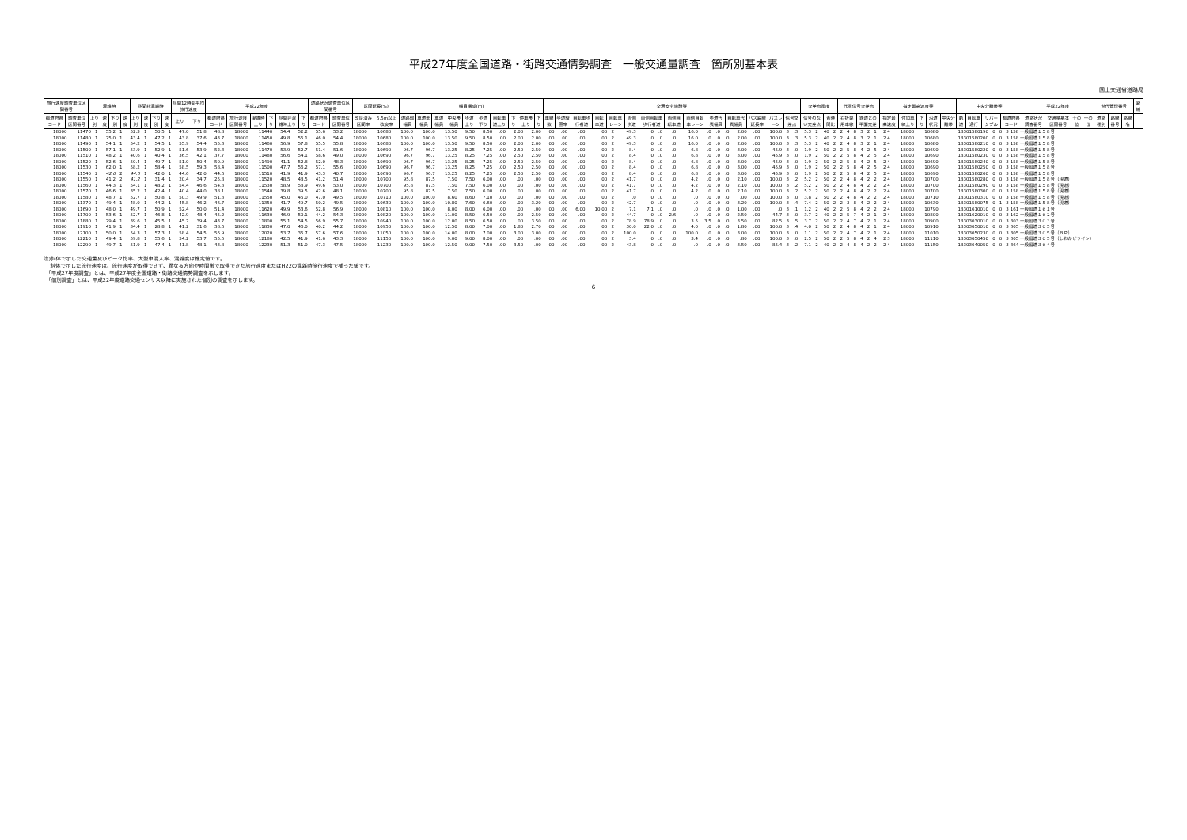平成27年度全国道路・街路交通情勢調査　一般交通量調査　箇所別基本表
国土交通省道路局
| 旅行速度調査単位区間番号 | | 混雑時 | | | | 昼間非混雑時 | | | | 昼間12時間平均旅行速度 | | 平成22年度 | | | | | | 道路状況調査単位区間番号 | | 区間延長(%) | | 幅員構成(m) | | | | | | | | | | 交通安全施設等 | | | | | | | | | | | | | | 交差点密度 | | 代表信号交差点 | | 指定最高速度等 | | | | | 中央分離帯等 | | | | 平成22年度 | | | | 世代管理番号 | | | 路線 |
| --- | --- | --- | --- | --- | --- | --- | --- | --- | --- | --- | --- | --- | --- | --- | --- | --- | --- | --- | --- | --- | --- | --- | --- | --- | --- | --- | --- | --- | --- | --- | --- | --- | --- | --- | --- | --- | --- | --- | --- | --- | --- | --- | --- | --- | --- | --- | --- | --- | --- | --- | --- | --- | --- | --- | --- | --- | --- | --- | --- | --- | --- | --- | --- | --- | --- | --- |
| 都道府県コード | 調査単位区間番号 | 上り別 | 速度 | 下り別 | 速度 | 上り別 | 速度 | 下り別 | 速度 | 上り | 下り | 都道府県コード | 旅行速度区間番号 | 混雑時上り | 下り | 昼間非混雑時上り | 下り | 都道府県コード | 調査単位区間番号 | 改良済み区間率 | 5.5m以上改良率 | 道路部幅員 | 車道部幅員 | 車道幅員 | 中央帯幅員 | 歩道上り | 歩道下り | 自転車道上り | 下り | 停車帯上り | 下り | 車線数 | 歩道設置率 | 自転車歩行者道 | 自転車道 | 自転車レーン | 両側歩道 | 両側自転車歩行者道 | 両側自転車道 | 両側自転車レーン | 歩道代表幅員 | 自転車代表幅員 | バス路線延長率 | バスレーン | 信号交差点 | 信号のない交差点 | 青時間比 | 右折専用車線 | 鉄道との平面交差 | 指定最高速度 | 付加車線上り | 下り | 沿道状況 | 中央分離帯 | 軌道 | 自転車通行 | リバーシブル | 都道府県コード | 道路状況調査番号 | 交通量基本区間番号 | 十の位 | 一の位 | 道路種別 | 路線番号 | 路線名 | |
| 18000 | 11470 | 1 | 55.2 | 1 | 52.3 | 1 | 50.5 | 1 | 47.0 | 51.8 | 48.8 | 18000 | 11440 | 54.4 | 52.2 | 55.6 | 53.2 | 18000 | 10680 | 100.0 | 100.0 | 13.50 | 9.50 | 8.50 | .00 | 2.00 | 2.00 | .00 | .00 | .00 | .00 | 2 | 49.3 | .0 | .0 | .0 | 16.0 | .0 | .0 | .0 | 2.00 | .00 | 100.0 | 3 | .3 | 5.3 | 2 | 40 | 2 | 2 | 4 | 8 | 3 | 2 | 1 | 2 4 | 18000 | 10680 | 18301580190 | 0 | 0 | 3 | 158 一般国道１５８号 |
| 18000 | 11480 | 1 | 25.0 | 1 | 43.4 | 1 | 47.2 | 1 | 43.8 | 37.6 | 43.7 | 18000 | 11450 | 49.8 | 55.1 | 46.0 | 54.4 | 18000 | 10680 | 100.0 | 100.0 | 13.50 | 9.50 | 8.50 | .00 | 2.00 | 2.00 | .00 | .00 | .00 | .00 | 2 | 49.3 | .0 | .0 | .0 | 16.0 | .0 | .0 | .0 | 2.00 | .00 | 100.0 | 3 | .3 | 5.3 | 2 | 40 | 2 | 2 | 4 | 8 | 3 | 2 | 1 | 2 4 | 18000 | 10680 | 18301580200 | 0 | 0 | 3 | 158 一般国道１５８号 |
| 18000 | 11490 | 1 | 54.1 | 1 | 54.2 | 1 | 54.5 | 1 | 55.9 | 54.4 | 55.3 | 18000 | 11460 | 56.9 | 57.8 | 55.5 | 55.8 | 18000 | 10680 | 100.0 | 100.0 | 13.50 | 9.50 | 8.50 | .00 | 2.00 | 2.00 | .00 | .00 | .00 | .00 | 2 | 49.3 | .0 | .0 | .0 | 16.0 | .0 | .0 | .0 | 2.00 | .00 | 100.0 | 3 | .3 | 5.3 | 2 | 40 | 2 | 2 | 4 | 8 | 3 | 2 | 1 | 2 4 | 18000 | 10680 | 18301580210 | 0 | 0 | 3 | 158 一般国道１５８号 |
| 18000 | 11500 | 1 | 57.1 | 1 | 53.9 | 1 | 52.9 | 1 | 51.6 | 53.9 | 52.3 | 18000 | 11470 | 53.9 | 52.7 | 51.4 | 51.6 | 18000 | 10690 | 96.7 | 96.7 | 13.25 | 8.25 | 7.25 | .00 | 2.50 | 2.50 | .00 | .00 | .00 | .00 | 2 | 8.4 | .0 | .0 | .0 | 6.8 | .0 | .0 | .0 | 3.00 | .00 | 45.9 | 3 | .0 | 1.9 | 2 | 50 | 2 | 2 | 5 | 8 | 4 | 2 | 5 | 2 4 | 18000 | 10690 | 18301580220 | 0 | 0 | 3 | 158 一般国道１５８号 |
| 18000 | 11510 | 1 | 48.2 | 1 | 40.6 | 1 | 40.4 | 1 | 36.5 | 42.1 | 37.7 | 18000 | 11480 | 56.6 | 54.1 | 58.6 | 49.0 | 18000 | 10690 | 96.7 | 96.7 | 13.25 | 8.25 | 7.25 | .00 | 2.50 | 2.50 | .00 | .00 | .00 | .00 | 2 | 8.4 | .0 | .0 | .0 | 6.8 | .0 | .0 | .0 | 3.00 | .00 | 45.9 | 3 | .0 | 1.9 | 2 | 50 | 2 | 2 | 5 | 8 | 4 | 2 | 5 | 2 4 | 18000 | 10690 | 18301580230 | 0 | 0 | 3 | 158 一般国道１５８号 |
| 18000 | 11520 | 1 | 52.6 | 1 | 50.4 | 1 | 49.7 | 1 | 51.0 | 50.4 | 50.9 | 18000 | 11490 | 41.1 | 52.8 | 52.0 | 48.3 | 18000 | 10690 | 96.7 | 96.7 | 13.25 | 8.25 | 7.25 | .00 | 2.50 | 2.50 | .00 | .00 | .00 | .00 | 2 | 8.4 | .0 | .0 | .0 | 6.8 | .0 | .0 | .0 | 3.00 | .00 | 45.9 | 3 | .0 | 1.9 | 2 | 50 | 2 | 2 | 5 | 8 | 4 | 2 | 5 | 2 4 | 18000 | 10690 | 18301580240 | 0 | 0 | 3 | 158 一般国道１５８号 |
| 18000 | 11530 | 1 | 62.0 | 1 | 58.2 | 1 | 58.4 | 1 | 58.5 | 59.3 | 58.4 | 18000 | 11500 | 47.7 | 56.2 | 57.1 | 55.6 | 18000 | 10690 | 96.7 | 96.7 | 13.25 | 8.25 | 7.25 | .00 | 2.50 | 2.50 | .00 | .00 | .00 | .00 | 2 | 8.4 | .0 | .0 | .0 | 6.8 | .0 | .0 | .0 | 3.00 | .00 | 45.9 | 3 | .0 | 1.9 | 2 | 50 | 2 | 2 | 5 | 8 | 4 | 2 | 5 | 2 4 | 18000 | 10690 | 18301580250 | 0 | 0 | 3 | 158 一般国道１５８号 |
| 18000 | 11540 | 2 | 42.0 | 2 | 44.6 | 1 | 42.0 | 1 | 44.6 | 42.0 | 44.6 | 18000 | 11510 | 41.9 | 41.9 | 43.3 | 40.7 | 18000 | 10690 | 96.7 | 96.7 | 13.25 | 8.25 | 7.25 | .00 | 2.50 | 2.50 | .00 | .00 | .00 | .00 | 2 | 8.4 | .0 | .0 | .0 | 6.8 | .0 | .0 | .0 | 3.00 | .00 | 45.9 | 3 | .0 | 1.9 | 2 | 50 | 2 | 2 | 5 | 8 | 4 | 2 | 5 | 2 4 | 18000 | 10690 | 18301580260 | 0 | 0 | 3 | 158 一般国道１５８号 |
| 18000 | 11550 | 1 | 41.2 | 2 | 41.2 | 1 | 31.4 | 1 | 20.4 | 34.7 | 25.8 | 18000 | 11520 | 48.5 | 48.5 | 41.2 | 51.4 | 18000 | 10700 | 95.8 | 87.5 | 7.50 | 7.50 | 6.00 | .00 | .00 | .00 | .00 | .00 | .00 | .00 | 2 | 41.7 | .0 | .0 | .0 | 4.2 | .0 | .0 | .0 | 2.10 | .00 | 100.0 | 3 | .2 | 5.2 | 2 | 50 | 2 | 2 | 4 | 8 | 4 | 2 | 2 | 2 4 | 18000 | 10700 | 18301580280 | 0 | 0 | 3 | 158 一般国道１５８号（現道） |
| 18000 | 11560 | 1 | 44.3 | 1 | 54.1 | 1 | 48.2 | 1 | 54.4 | 46.6 | 54.3 | 18000 | 11530 | 58.9 | 58.9 | 49.6 | 53.0 | 18000 | 10700 | 95.8 | 87.5 | 7.50 | 7.50 | 6.00 | .00 | .00 | .00 | .00 | .00 | .00 | .00 | 2 | 41.7 | .0 | .0 | .0 | 4.2 | .0 | .0 | .0 | 2.10 | .00 | 100.0 | 3 | .2 | 5.2 | 2 | 50 | 2 | 2 | 4 | 8 | 4 | 2 | 2 | 2 4 | 18000 | 10700 | 18301580290 | 0 | 0 | 3 | 158 一般国道１５８号（現道） |
| 18000 | 11570 | 1 | 46.6 | 1 | 35.2 | 1 | 42.4 | 1 | 40.4 | 44.0 | 38.1 | 18000 | 11540 | 39.8 | 39.5 | 42.6 | 48.1 | 18000 | 10700 | 95.8 | 87.5 | 7.50 | 7.50 | 6.00 | .00 | .00 | .00 | .00 | .00 | .00 | .00 | 2 | 41.7 | .0 | .0 | .0 | 4.2 | .0 | .0 | .0 | 2.10 | .00 | 100.0 | 3 | .2 | 5.2 | 2 | 50 | 2 | 2 | 4 | 8 | 4 | 2 | 2 | 2 4 | 18000 | 10700 | 18301580300 | 0 | 0 | 3 | 158 一般国道１５８号（現道） |
| 18000 | 11580 | 1 | 48.7 | 1 | 52.7 | 1 | 50.8 | 1 | 50.3 | 49.9 | 51.3 | 18000 | 11550 | 45.0 | 45.0 | 47.0 | 49.5 | 18000 | 10710 | 100.0 | 100.0 | 8.60 | 8.60 | 7.10 | .00 | .00 | .00 | .00 | .00 | .00 | .00 | 2 | .0 | .0 | .0 | .0 | .0 | .0 | .0 | .0 | .00 | .00 | 100.0 | 3 | .0 | 3.8 | 2 | 50 | 2 | 2 | 4 | 8 | 4 | 2 | 2 | 2 4 | 18000 | 10710 | 18301580310 | 0 | 0 | 3 | 158 一般国道１５８号（現道） |
| 18000 | 11370 | 1 | 49.4 | 1 | 48.0 | 1 | 44.2 | 1 | 45.8 | 46.2 | 46.7 | 18000 | 11350 | 41.7 | 49.7 | 50.2 | 49.5 | 18000 | 10630 | 100.0 | 100.0 | 10.80 | 7.60 | 6.60 | .00 | .00 | 3.20 | .00 | .00 | .00 | .00 | 2 | 42.7 | .0 | .0 | .0 | .0 | .0 | .0 | .0 | 3.20 | .00 | 100.0 | 3 | .4 | 7.4 | 2 | 50 | 2 | 2 | 3 | 8 | 4 | 2 | 2 | 2 4 | 18000 | 10630 | 18301580075 | 0 | 1 | 3 | 158 一般国道１５８号（現道） |
| 18000 | 11690 | 1 | 48.0 | 1 | 49.7 | 1 | 50.9 | 1 | 52.4 | 50.0 | 51.4 | 18000 | 11620 | 49.9 | 53.6 | 52.8 | 56.9 | 18000 | 10810 | 100.0 | 100.0 | 8.00 | 8.00 | 6.00 | .00 | .00 | .00 | .00 | .00 | 6.00 | 10.00 | 2 | 7.1 | 7.1 | .0 | .0 | .0 | .0 | .0 | .0 | 1.00 | .00 | .0 | 3 | .1 | 1.2 | 2 | 40 | 2 | 2 | 5 | 8 | 4 | 2 | 2 | 2 4 | 18000 | 10790 | 18301610010 | 0 | 0 | 3 | 161 一般国道１６１号 |
| 18000 | 11700 | 1 | 53.6 | 1 | 52.7 | 1 | 46.8 | 1 | 42.9 | 48.4 | 45.2 | 18000 | 11630 | 46.9 | 50.1 | 44.2 | 54.3 | 18000 | 10820 | 100.0 | 100.0 | 11.00 | 8.50 | 6.50 | .00 | .00 | 2.50 | .00 | .00 | .00 | .00 | 2 | 44.7 | .0 | .0 | 2.6 | .0 | .0 | .0 | .0 | 2.50 | .00 | 44.7 | 3 | .0 | 3.7 | 2 | 40 | 2 | 2 | 5 | 7 | 4 | 2 | 1 | 2 4 | 18000 | 10800 | 18301620010 | 0 | 0 | 3 | 162 一般国道１６２号 |
| 18000 | 11880 | 1 | 29.4 | 1 | 39.6 | 1 | 45.5 | 1 | 45.7 | 39.4 | 43.7 | 18000 | 11800 | 55.1 | 54.5 | 56.9 | 55.7 | 18000 | 10940 | 100.0 | 100.0 | 12.00 | 8.50 | 6.50 | .00 | .00 | 3.50 | .00 | .00 | .00 | .00 | 2 | 78.9 | 78.9 | .0 | .0 | 3.5 | 3.5 | .0 | .0 | 3.50 | .00 | 82.5 | 3 | .5 | 3.7 | 2 | 50 | 2 | 2 | 4 | 7 | 4 | 2 | 1 | 2 4 | 18000 | 10900 | 18303030010 | 0 | 0 | 3 | 303 一般国道３０３号 |
| 18000 | 11910 | 1 | 41.9 | 1 | 34.4 | 1 | 28.8 | 1 | 41.2 | 31.6 | 38.6 | 18000 | 11830 | 47.0 | 46.0 | 40.2 | 44.2 | 18000 | 10950 | 100.0 | 100.0 | 12.50 | 8.00 | 7.00 | .00 | 1.80 | 2.70 | .00 | .00 | .00 | .00 | 2 | 30.0 | 22.0 | .0 | .0 | 4.0 | .0 | .0 | .0 | 1.80 | .00 | 100.0 | 3 | .4 | 4.0 | 2 | 50 | 2 | 2 | 4 | 8 | 4 | 2 | 1 | 2 4 | 18000 | 10910 | 18303050010 | 0 | 0 | 3 | 305 一般国道３０５号 |
| 18000 | 12100 | 1 | 50.0 | 1 | 54.3 | 1 | 57.3 | 1 | 58.4 | 54.5 | 56.9 | 18000 | 12020 | 53.7 | 35.7 | 57.6 | 57.6 | 18000 | 11050 | 100.0 | 100.0 | 14.00 | 8.00 | 7.00 | .00 | 3.00 | 3.00 | .00 | .00 | .00 | .00 | 2 | 100.0 | .0 | .0 | .0 | 100.0 | .0 | .0 | .0 | 3.00 | .00 | 100.0 | 3 | .0 | 1.1 | 2 | 50 | 2 | 2 | 4 | 7 | 4 | 2 | 1 | 2 4 | 18000 | 11010 | 18303050230 | 0 | 0 | 3 | 305 一般国道３０５号（ＢＰ） |
| 18000 | 12210 | 1 | 49.4 | 1 | 59.8 | 1 | 55.6 | 1 | 54.2 | 53.7 | 55.5 | 18000 | 12180 | 42.5 | 41.9 | 41.6 | 43.3 | 18000 | 11150 | 100.0 | 100.0 | 9.00 | 9.00 | 8.00 | .00 | .00 | .00 | .00 | .00 | .00 | .00 | 2 | 3.4 | .0 | .0 | .0 | 3.4 | .0 | .0 | .0 | .80 | .00 | 100.0 | 3 | .0 | 2.5 | 2 | 50 | 2 | 2 | 5 | 8 | 4 | 2 | 4 | 2 3 | 18000 | 11110 | 18303050450 | 0 | 0 | 3 | 305 一般国道３０５号（しおかぜライン） |
| 18000 | 12290 | 1 | 49.7 | 1 | 51.9 | 1 | 47.4 | 1 | 41.8 | 48.1 | 43.8 | 18000 | 12230 | 51.3 | 51.0 | 47.3 | 47.5 | 18000 | 11230 | 100.0 | 100.0 | 12.50 | 9.00 | 7.50 | .00 | 3.50 | .00 | .00 | .00 | .00 | .00 | 2 | 43.8 | .0 | .0 | .0 | .0 | .0 | .0 | .0 | 3.50 | .00 | 85.4 | 3 | .2 | 7.1 | 2 | 40 | 2 | 2 | 4 | 8 | 4 | 2 | 2 | 2 4 | 18000 | 11150 | 18303640050 | 0 | 0 | 3 | 364 一般国道３６４号 |
注)斜体で示した交通量及びピーク比率、大型車混入率、混雑度は推定値です。
　 斜体で示した旅行速度は、旅行速度が取得できず、異なる方向や時間帯で取得できた旅行速度またはH22の混雑時旅行速度で補った値です。
　「平成27年度調査」とは、平成27年度全国道路・街路交通情勢調査を示します。
　「個別調査」とは、平成22年度道路交通センサス以降に実施された個別の調査を示します。
6